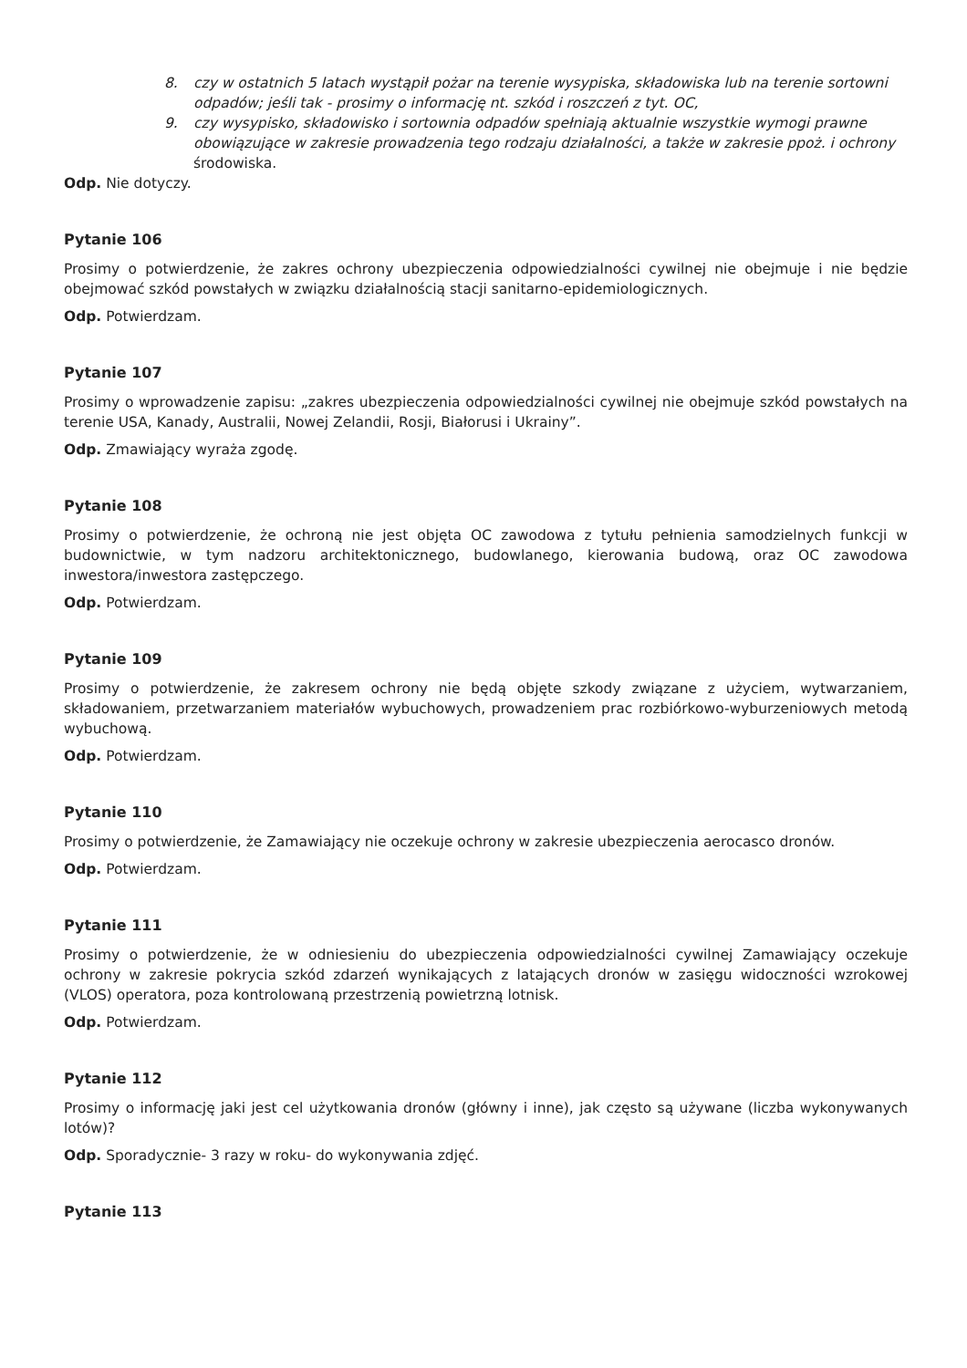8. czy w ostatnich 5 latach wystąpił pożar na terenie wysypiska, składowiska lub na terenie sortowni odpadów; jeśli tak - prosimy o informację nt. szkód i roszczeń z tyt. OC,
9. czy wysypisko, składowisko i sortownia odpadów spełniają aktualnie wszystkie wymogi prawne obowiązujące w zakresie prowadzenia tego rodzaju działalności, a także w zakresie ppoż. i ochrony środowiska.
Odp. Nie dotyczy.
Pytanie 106
Prosimy o potwierdzenie, że zakres ochrony ubezpieczenia odpowiedzialności cywilnej nie obejmuje i nie będzie obejmować szkód powstałych w związku działalnością stacji sanitarno-epidemiologicznych.
Odp. Potwierdzam.
Pytanie 107
Prosimy o wprowadzenie zapisu: „zakres ubezpieczenia odpowiedzialności cywilnej nie obejmuje szkód powstałych na terenie USA, Kanady, Australii, Nowej Zelandii, Rosji, Białorusi i Ukrainy”.
Odp. Zmawiający wyraża zgodę.
Pytanie 108
Prosimy o potwierdzenie, że ochroną nie jest objęta OC zawodowa z tytułu pełnienia samodzielnych funkcji w budownictwie, w tym nadzoru architektonicznego, budowlanego, kierowania budową, oraz OC zawodowa inwestora/inwestora zastępczego.
Odp. Potwierdzam.
Pytanie 109
Prosimy o potwierdzenie, że zakresem ochrony nie będą objęte szkody związane z użyciem, wytwarzaniem, składowaniem, przetwarzaniem materiałów wybuchowych, prowadzeniem prac rozbiórkowo-wyburzeniowych metodą wybuchową.
Odp. Potwierdzam.
Pytanie 110
Prosimy o potwierdzenie, że Zamawiający nie oczekuje ochrony w zakresie ubezpieczenia aerocasco dronów.
Odp. Potwierdzam.
Pytanie 111
Prosimy o potwierdzenie, że w odniesieniu do ubezpieczenia odpowiedzialności cywilnej Zamawiający oczekuje ochrony w zakresie pokrycia szkód zdarzeń wynikających z latających dronów w zasięgu widoczności wzrokowej (VLOS) operatora, poza kontrolowaną przestrzenią powietrzną lotnisk.
Odp. Potwierdzam.
Pytanie 112
Prosimy o informację jaki jest cel użytkowania dronów (główny i inne), jak często są używane (liczba wykonywanych lotów)?
Odp. Sporadycznie- 3 razy w roku- do wykonywania zdjęć.
Pytanie 113